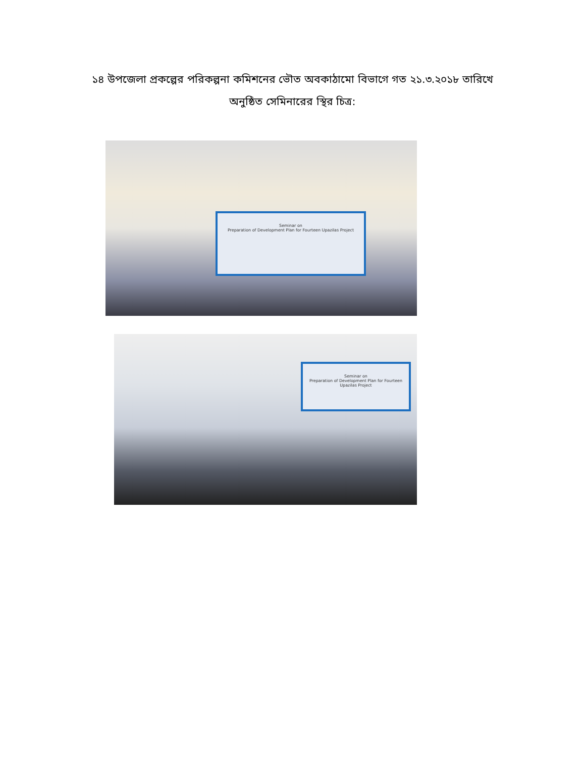১৪ উপজেলা প্রকল্পের পরিকল্পনা কমিশনের ভৌত অবকাঠামো বিভাগে গত ২১.৩.২০১৮ তারিখে
অনুষ্ঠিত সেমিনারের স্থির চিত্র:
Seminar on
Preparation of Development Plan for Fourteen Upazilas Project
Seminar on
Preparation of Development Plan for Fourteen Upazilas Project